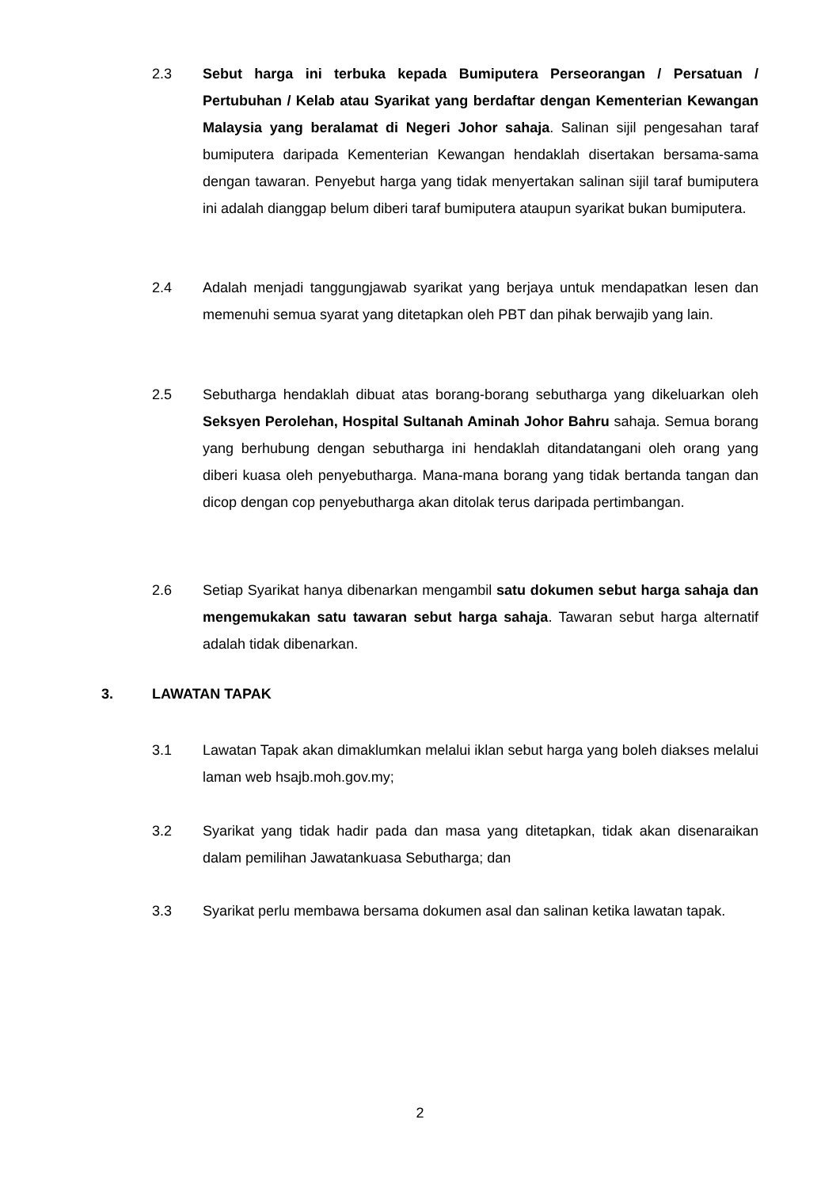2.3 Sebut harga ini terbuka kepada Bumiputera Perseorangan / Persatuan / Pertubuhan / Kelab atau Syarikat yang berdaftar dengan Kementerian Kewangan Malaysia yang beralamat di Negeri Johor sahaja. Salinan sijil pengesahan taraf bumiputera daripada Kementerian Kewangan hendaklah disertakan bersama-sama dengan tawaran. Penyebut harga yang tidak menyertakan salinan sijil taraf bumiputera ini adalah dianggap belum diberi taraf bumiputera ataupun syarikat bukan bumiputera.
2.4 Adalah menjadi tanggungjawab syarikat yang berjaya untuk mendapatkan lesen dan memenuhi semua syarat yang ditetapkan oleh PBT dan pihak berwajib yang lain.
2.5 Sebutharga hendaklah dibuat atas borang-borang sebutharga yang dikeluarkan oleh Seksyen Perolehan, Hospital Sultanah Aminah Johor Bahru sahaja. Semua borang yang berhubung dengan sebutharga ini hendaklah ditandatangani oleh orang yang diberi kuasa oleh penyebutharga. Mana-mana borang yang tidak bertanda tangan dan dicop dengan cop penyebutharga akan ditolak terus daripada pertimbangan.
2.6 Setiap Syarikat hanya dibenarkan mengambil satu dokumen sebut harga sahaja dan mengemukakan satu tawaran sebut harga sahaja. Tawaran sebut harga alternatif adalah tidak dibenarkan.
3. LAWATAN TAPAK
3.1 Lawatan Tapak akan dimaklumkan melalui iklan sebut harga yang boleh diakses melalui laman web hsajb.moh.gov.my;
3.2 Syarikat yang tidak hadir pada dan masa yang ditetapkan, tidak akan disenaraikan dalam pemilihan Jawatankuasa Sebutharga; dan
3.3 Syarikat perlu membawa bersama dokumen asal dan salinan ketika lawatan tapak.
2